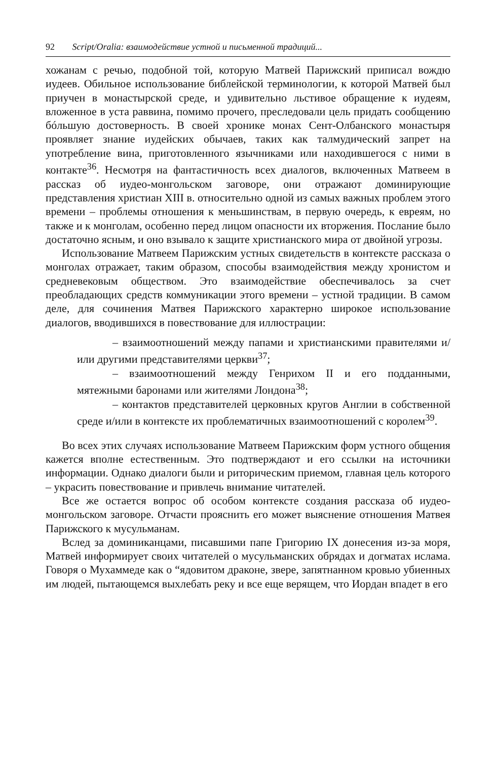92 Script/Oralia: взаимодействие устной и письменной традиций...
хожанам с речью, подобной той, которую Матвей Парижский приписал вождю иудеев. Обильное использование библейской терминологии, к которой Матвей был приучен в монастырской среде, и удивительно льстивое обращение к иудеям, вложенное в уста раввина, помимо прочего, преследовали цель придать сообщению бóльшую достоверность. В своей хронике монах Сент-Олбанского монастыря проявляет знание иудейских обычаев, таких как талмудический запрет на употребление вина, приготовленного язычниками или находившегося с ними в контакте<sup>36</sup>. Несмотря на фантастичность всех диалогов, включенных Матвеем в рассказ об иудео-монгольском заговоре, они отражают доминирующие представления христиан XIII в. относительно одной из самых важных проблем этого времени – проблемы отношения к меньшинствам, в первую очередь, к евреям, но также и к монголам, особенно перед лицом опасности их вторжения. Послание было достаточно ясным, и оно взывало к защите христианского мира от двойной угрозы.
Использование Матвеем Парижским устных свидетельств в контексте рассказа о монголах отражает, таким образом, способы взаимодействия между хронистом и средневековым обществом. Это взаимодействие обеспечивалось за счет преобладающих средств коммуникации этого времени – устной традиции. В самом деле, для сочинения Матвея Парижского характерно широкое использование диалогов, вводившихся в повествование для иллюстрации:
– взаимоотношений между папами и христианскими правителями и/или другими представителями церкви<sup>37</sup>;
– взаимоотношений между Генрихом II и его подданными, мятежными баронами или жителями Лондона<sup>38</sup>;
– контактов представителей церковных кругов Англии в собственной среде и/или в контексте их проблематичных взаимоотношений с королем<sup>39</sup>.
Во всех этих случаях использование Матвеем Парижским форм устного общения кажется вполне естественным. Это подтверждают и его ссылки на источники информации. Однако диалоги были и риторическим приемом, главная цель которого – украсить повествование и привлечь внимание читателей.
Все же остается вопрос об особом контексте создания рассказа об иудео-монгольском заговоре. Отчасти прояснить его может выяснение отношения Матвея Парижского к мусульманам.
Вслед за доминиканцами, писавшими папе Григорию IX донесения из-за моря, Матвей информирует своих читателей о мусульманских обрядах и догматах ислама. Говоря о Мухаммеде как о “ядовитом драконе, звере, запятнанном кровью убиенных им людей, пытающемся выхлебать реку и все еще верящем, что Иордан впадет в его